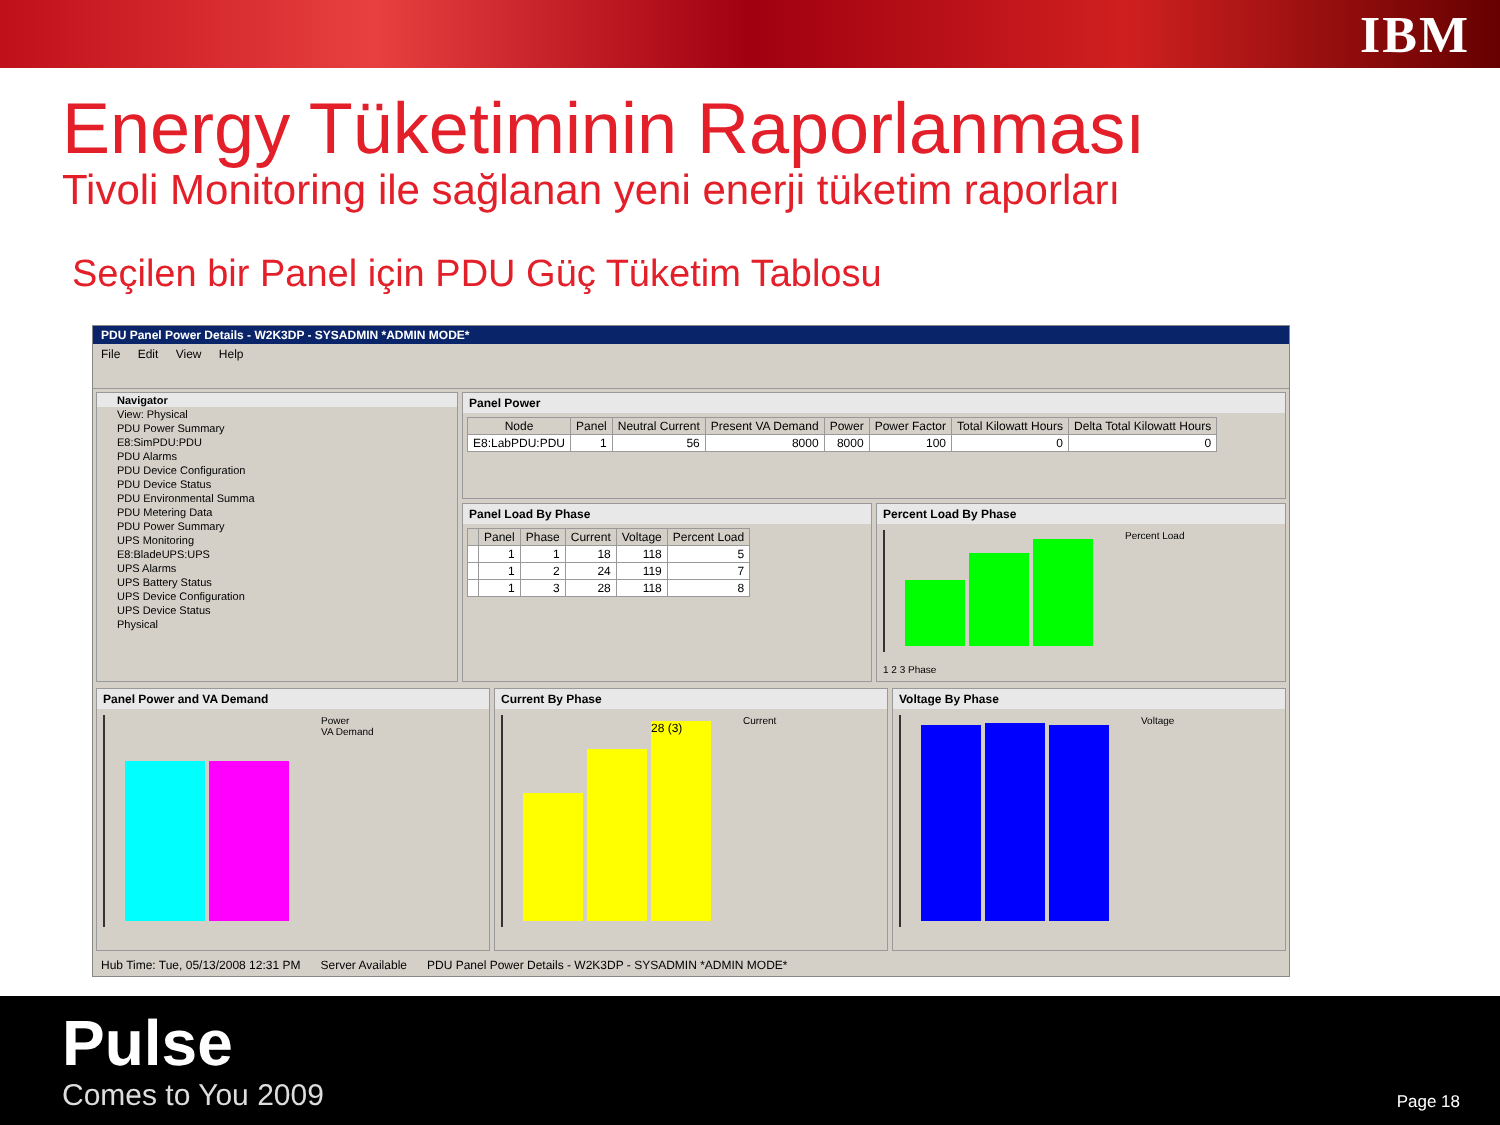IBM
Energy Tüketiminin Raporlanması
Tivoli Monitoring ile sağlanan yeni enerji tüketim raporları
Seçilen bir Panel için PDU Güç Tüketim Tablosu
PDU Panel Power Details - W2K3DP - SYSADMIN *ADMIN MODE*
File Edit View Help
Navigator
View: Physical
PDU Power Summary
E8:SimPDU:PDU
PDU Alarms
PDU Device Configuration
PDU Device Status
PDU Environmental Summa
PDU Metering Data
PDU Power Summary
UPS Monitoring
E8:BladeUPS:UPS
UPS Alarms
UPS Battery Status
UPS Device Configuration
UPS Device Status
Physical
Panel Power
| Node | Panel | Neutral Current | Present VA Demand | Power | Power Factor | Total Kilowatt Hours | Delta Total Kilowatt Hours |
| --- | --- | --- | --- | --- | --- | --- | --- |
| E8:LabPDU:PDU | 1 | 56 | 8000 | 8000 | 100 | 0 | 0 |
Panel Load By Phase
| | Panel | Phase | Current | Voltage | Percent Load |
| --- | --- | --- | --- | --- | --- |
| | 1 | 1 | 18 | 118 | 5 |
| | 1 | 2 | 24 | 119 | 7 |
| | 1 | 3 | 28 | 118 | 8 |
Percent Load By Phase
Percent Load
1 2 3 Phase
Panel Power and VA Demand
Power
VA Demand
Current By Phase
28 (3)
Current
Voltage By Phase
Voltage
Hub Time: Tue, 05/13/2008 12:31 PM Server Available PDU Panel Power Details - W2K3DP - SYSADMIN *ADMIN MODE*
Pulse
Comes to You 2009 Page 18